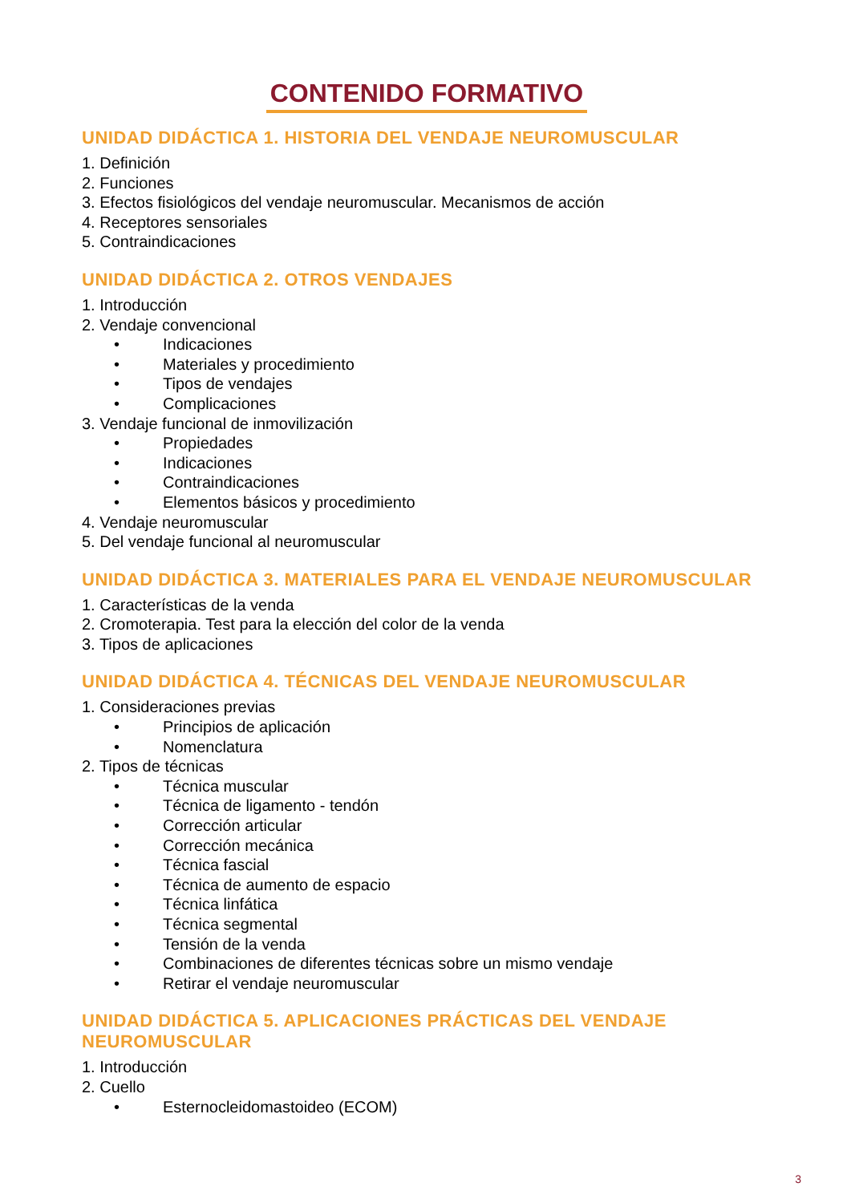CONTENIDO FORMATIVO
UNIDAD DIDÁCTICA 1. HISTORIA DEL VENDAJE NEUROMUSCULAR
1. Definición
2. Funciones
3. Efectos fisiológicos del vendaje neuromuscular. Mecanismos de acción
4. Receptores sensoriales
5. Contraindicaciones
UNIDAD DIDÁCTICA 2. OTROS VENDAJES
1. Introducción
2. Vendaje convencional
• Indicaciones
• Materiales y procedimiento
• Tipos de vendajes
• Complicaciones
3. Vendaje funcional de inmovilización
• Propiedades
• Indicaciones
• Contraindicaciones
• Elementos básicos y procedimiento
4. Vendaje neuromuscular
5. Del vendaje funcional al neuromuscular
UNIDAD DIDÁCTICA 3. MATERIALES PARA EL VENDAJE NEUROMUSCULAR
1. Características de la venda
2. Cromoterapia. Test para la elección del color de la venda
3. Tipos de aplicaciones
UNIDAD DIDÁCTICA 4. TÉCNICAS DEL VENDAJE NEUROMUSCULAR
1. Consideraciones previas
• Principios de aplicación
• Nomenclatura
2. Tipos de técnicas
• Técnica muscular
• Técnica de ligamento - tendón
• Corrección articular
• Corrección mecánica
• Técnica fascial
• Técnica de aumento de espacio
• Técnica linfática
• Técnica segmental
• Tensión de la venda
• Combinaciones de diferentes técnicas sobre un mismo vendaje
• Retirar el vendaje neuromuscular
UNIDAD DIDÁCTICA 5. APLICACIONES PRÁCTICAS DEL VENDAJE NEUROMUSCULAR
1. Introducción
2. Cuello
• Esternocleidomastoideo (ECOM)
3